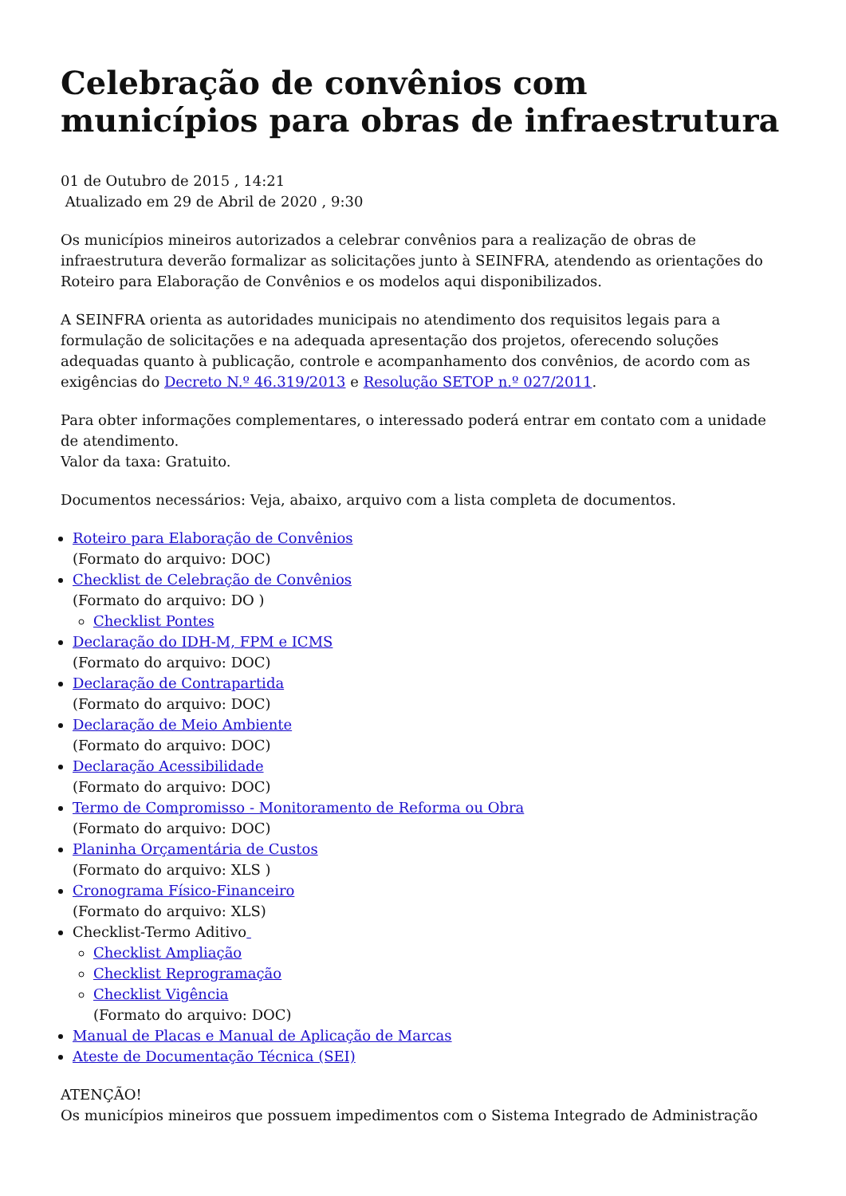Celebração de convênios com municípios para obras de infraestrutura
01 de Outubro de 2015 , 14:21
Atualizado em 29 de Abril de 2020 , 9:30
Os municípios mineiros autorizados a celebrar convênios para a realização de obras de infraestrutura deverão formalizar as solicitações junto à SEINFRA, atendendo as orientações do Roteiro para Elaboração de Convênios e os modelos aqui disponibilizados.
A SEINFRA orienta as autoridades municipais no atendimento dos requisitos legais para a formulação de solicitações e na adequada apresentação dos projetos, oferecendo soluções adequadas quanto à publicação, controle e acompanhamento dos convênios, de acordo com as exigências do Decreto N.º 46.319/2013 e Resolução SETOP n.º 027/2011.
Para obter informações complementares, o interessado poderá entrar em contato com a unidade de atendimento.
Valor da taxa: Gratuito.
Documentos necessários: Veja, abaixo, arquivo com a lista completa de documentos.
Roteiro para Elaboração de Convênios
(Formato do arquivo: DOC)
Checklist de Celebração de Convênios
(Formato do arquivo: DO )
Checklist Pontes
Declaração do IDH-M, FPM e ICMS
(Formato do arquivo: DOC)
Declaração de Contrapartida
(Formato do arquivo: DOC)
Declaração de Meio Ambiente
(Formato do arquivo: DOC)
Declaração Acessibilidade
(Formato do arquivo: DOC)
Termo de Compromisso - Monitoramento de Reforma ou Obra
(Formato do arquivo: DOC)
Planinha Orçamentária de Custos
(Formato do arquivo: XLS )
Cronograma Físico-Financeiro
(Formato do arquivo: XLS)
Checklist-Termo Aditivo
Checklist Ampliação
Checklist Reprogramação
Checklist Vigência
(Formato do arquivo: DOC)
Manual de Placas e Manual de Aplicação de Marcas
Ateste de Documentação Técnica (SEI)
ATENÇÃO!
Os municípios mineiros que possuem impedimentos com o Sistema Integrado de Administração